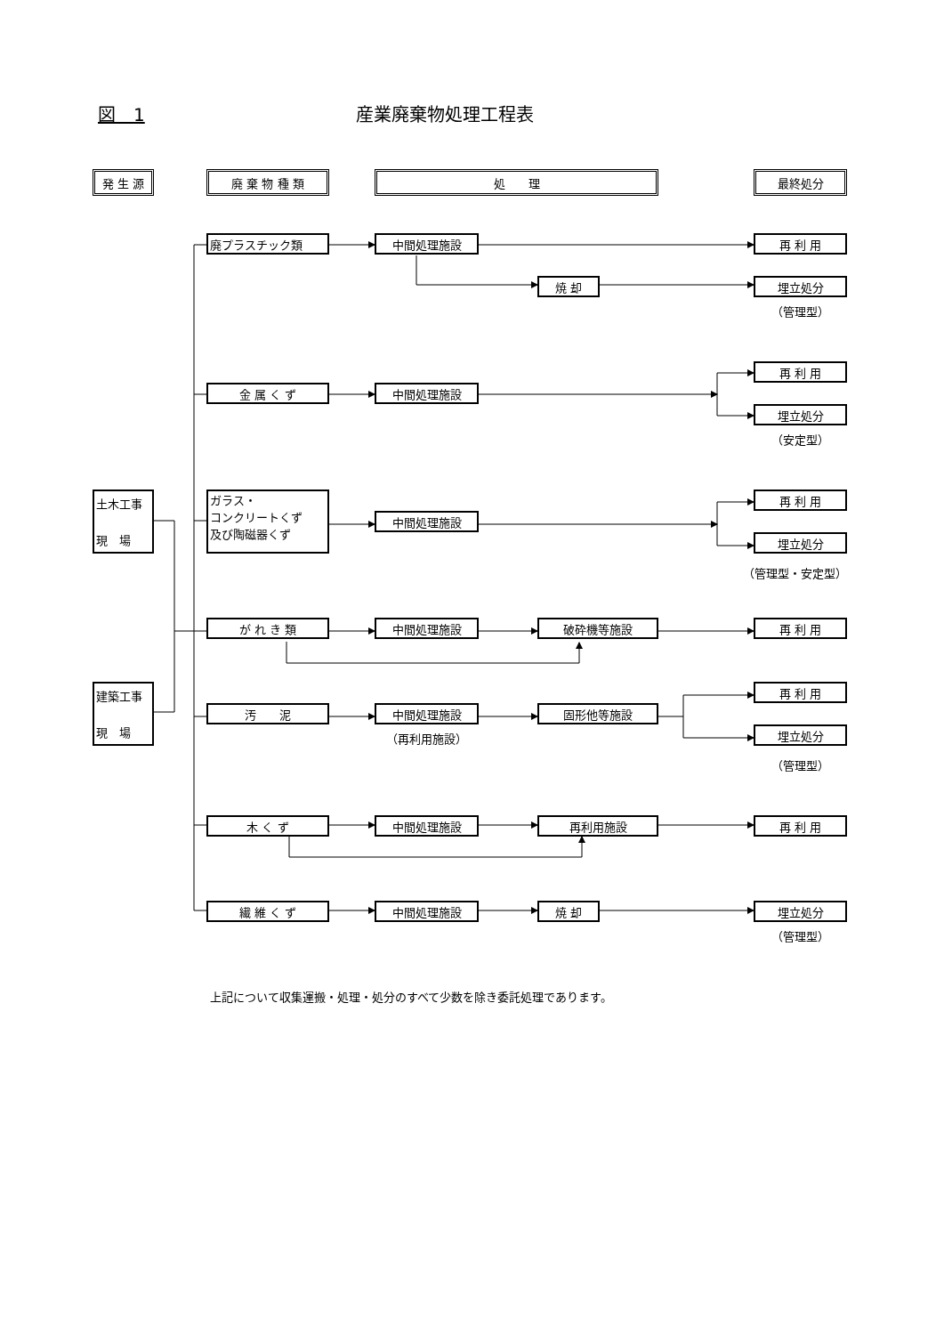図　1 産業廃棄物処理工程表
発 生 源
廃 棄 物 種 類
処　　理
最終処分
廃プラスチック類
中間処理施設
再 利 用
焼 却
埋立処分
（管理型）
再 利 用
金 属 く ず
中間処理施設
埋立処分
（安定型）
土木工事
現　場
ガラス・
コンクリートくず
及び陶磁器くず
再 利 用
中間処理施設
埋立処分
（管理型・安定型）
が れ き 類
中間処理施設
破砕機等施設
再 利 用
建築工事
現　場
再 利 用
汚　　泥
中間処理施設
固形他等施設
埋立処分
（再利用施設）
（管理型）
木 く ず
中間処理施設
再利用施設
再 利 用
繊 維 く ず
中間処理施設
焼 却
埋立処分
（管理型）
上記について収集運搬・処理・処分のすべて少数を除き委託処理であります。